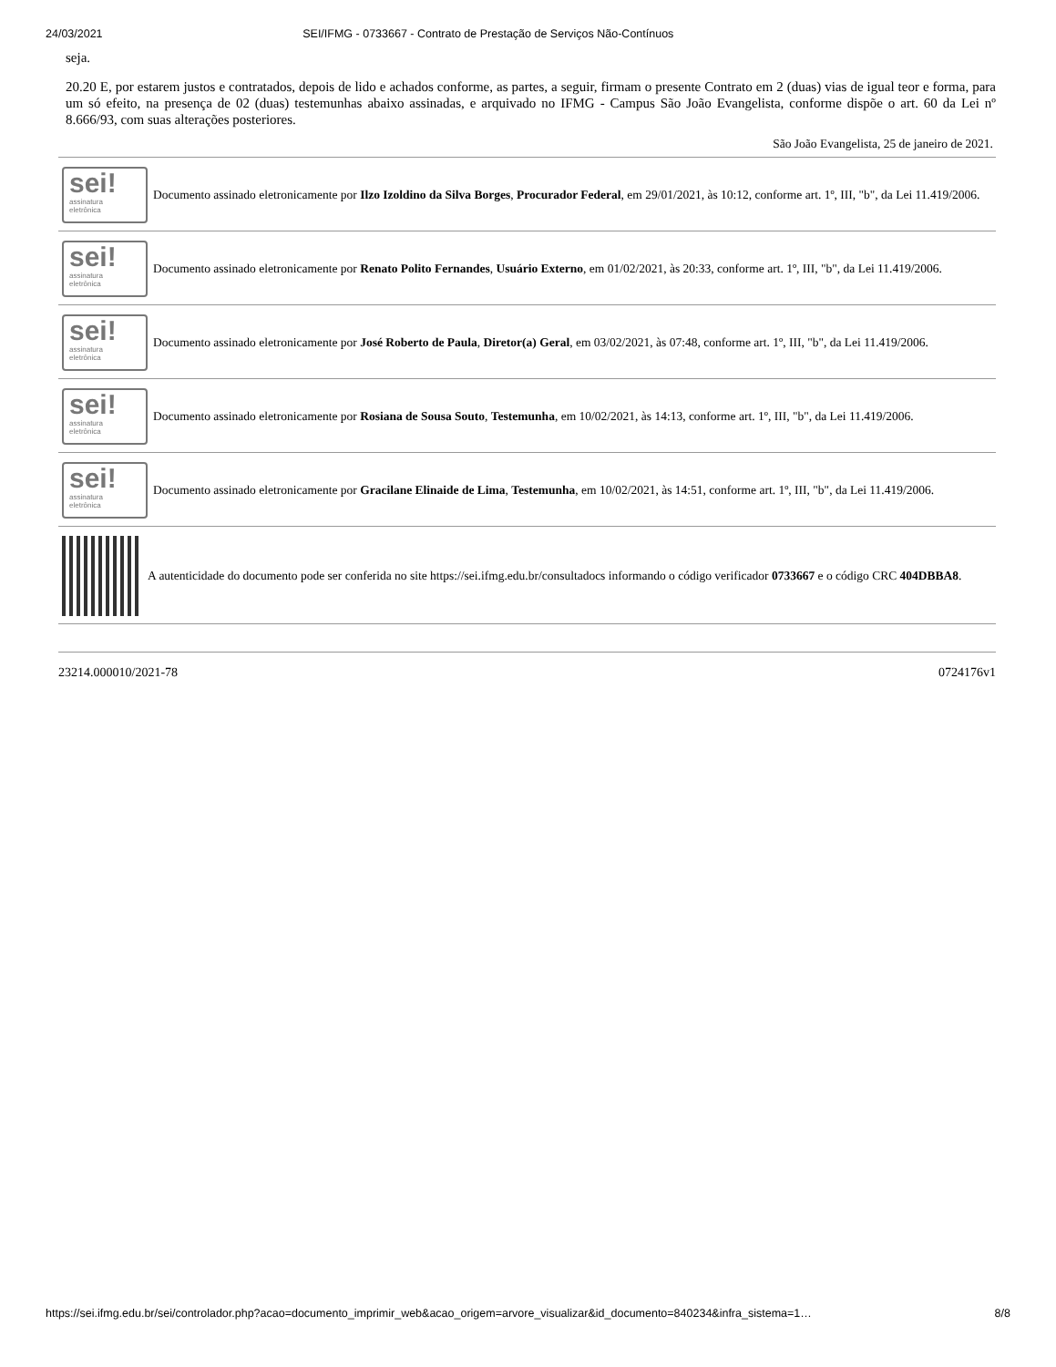24/03/2021 SEI/IFMG - 0733667 - Contrato de Prestação de Serviços Não-Contínuos
seja.
20.20 E, por estarem justos e contratados, depois de lido e achados conforme, as partes, a seguir, firmam o presente Contrato em 2 (duas) vias de igual teor e forma, para um só efeito, na presença de 02 (duas) testemunhas abaixo assinadas, e arquivado no IFMG - Campus São João Evangelista, conforme dispõe o art. 60 da Lei nº 8.666/93, com suas alterações posteriores.
São João Evangelista, 25 de janeiro de 2021.
sei!
assinatura
eletrônica
Documento assinado eletronicamente por Ilzo Izoldino da Silva Borges, Procurador Federal, em 29/01/2021, às 10:12, conforme art. 1º, III, "b", da Lei 11.419/2006.
sei!
assinatura
eletrônica
Documento assinado eletronicamente por Renato Polito Fernandes, Usuário Externo, em 01/02/2021, às 20:33, conforme art. 1º, III, "b", da Lei 11.419/2006.
sei!
assinatura
eletrônica
Documento assinado eletronicamente por José Roberto de Paula, Diretor(a) Geral, em 03/02/2021, às 07:48, conforme art. 1º, III, "b", da Lei 11.419/2006.
sei!
assinatura
eletrônica
Documento assinado eletronicamente por Rosiana de Sousa Souto, Testemunha, em 10/02/2021, às 14:13, conforme art. 1º, III, "b", da Lei 11.419/2006.
sei!
assinatura
eletrônica
Documento assinado eletronicamente por Gracilane Elinaide de Lima, Testemunha, em 10/02/2021, às 14:51, conforme art. 1º, III, "b", da Lei 11.419/2006.
A autenticidade do documento pode ser conferida no site https://sei.ifmg.edu.br/consultadocs informando o código verificador 0733667 e o código CRC 404DBBA8.
23214.000010/2021-78 0724176v1
https://sei.ifmg.edu.br/sei/controlador.php?acao=documento_imprimir_web&acao_origem=arvore_visualizar&id_documento=840234&infra_sistema=1… 8/8